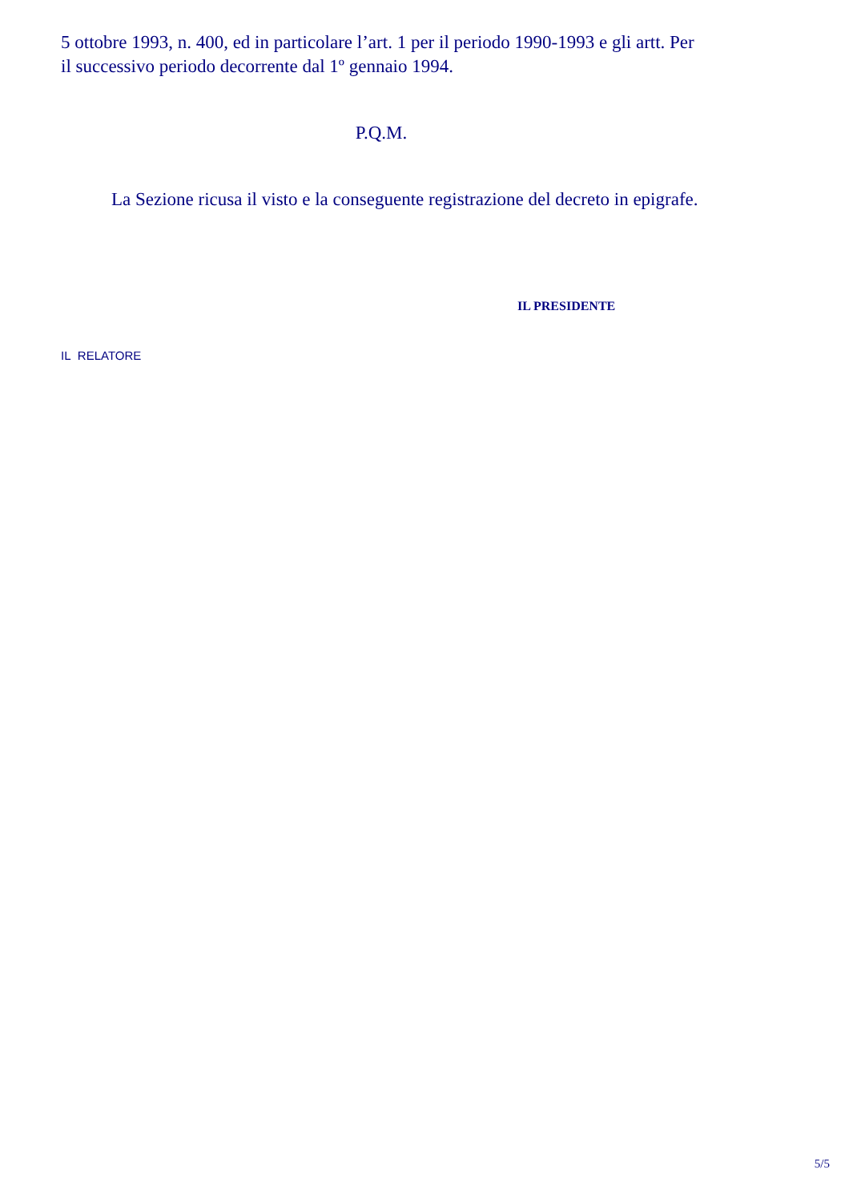5 ottobre 1993, n. 400, ed in particolare l’art. 1 per il periodo 1990-1993 e gli artt. Per il successivo periodo decorrente dal 1º gennaio 1994.
P.Q.M.
La Sezione ricusa il visto e la conseguente registrazione del decreto in epigrafe.
IL PRESIDENTE
IL RELATORE
5/5